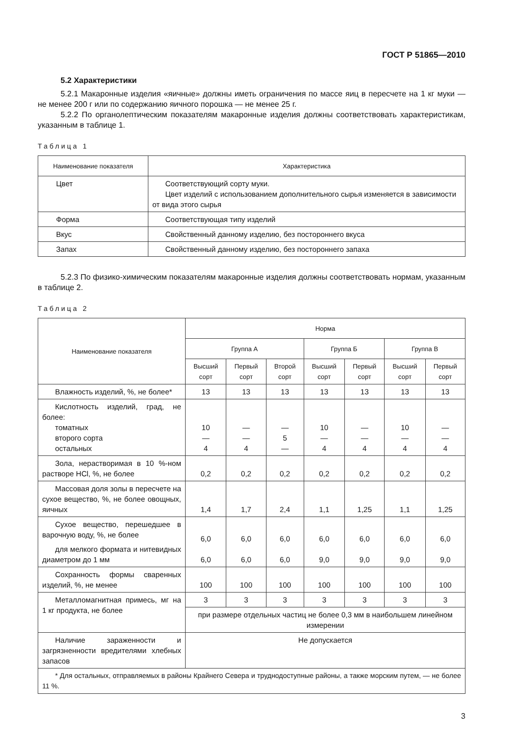ГОСТ Р 51865—2010
5.2 Характеристики
5.2.1 Макаронные изделия «яичные» должны иметь ограничения по массе яиц в пересчете на 1 кг муки — не менее 200 г или по содержанию яичного порошка — не менее 25 г.
5.2.2 По органолептическим показателям макаронные изделия должны соответствовать характеристикам, указанным в таблице 1.
Таблица 1
| Наименование показателя | Характеристика |
| --- | --- |
| Цвет | Соответствующий сорту муки. Цвет изделий с использованием дополнительного сырья изменяется в зависимости от вида этого сырья |
| Форма | Соответствующая типу изделий |
| Вкус | Свойственный данному изделию, без постороннего вкуса |
| Запах | Свойственный данному изделию, без постороннего запаха |
5.2.3 По физико-химическим показателям макаронные изделия должны соответствовать нормам, указанным в таблице 2.
Таблица 2
| Наименование показателя | Норма | | | | | | |
| --- | --- | --- | --- | --- | --- | --- | --- |
| | Группа А | | | Группа Б | | Группа В | |
| | Высший сорт | Первый сорт | Второй сорт | Высший сорт | Первый сорт | Высший сорт | Первый сорт |
| Влажность изделий, %, не более* | 13 | 13 | 13 | 13 | 13 | 13 | 13 |
| Кислотность изделий, град, не более: томатных второго сорта остальных | 10 — 4 | — — 4 | — 5 — | 10 — 4 | — — 4 | 10 — 4 | — — 4 |
| Зола, нерастворимая в 10 %-ном растворе HCl, %, не более | 0,2 | 0,2 | 0,2 | 0,2 | 0,2 | 0,2 | 0,2 |
| Массовая доля золы в пересчете на сухое вещество, %, не более овощных, яичных | 1,4 | 1,7 | 2,4 | 1,1 | 1,25 | 1,1 | 1,25 |
| Сухое вещество, перешедшее в варочную воду, %, не более для мелкого формата и нитевидных диаметром до 1 мм | 6,0 6,0 | 6,0 6,0 | 6,0 6,0 | 6,0 9,0 | 6,0 9,0 | 6,0 9,0 | 6,0 9,0 |
| Сохранность формы сваренных изделий, %, не менее | 100 | 100 | 100 | 100 | 100 | 100 | 100 |
| Металломагнитная примесь, мг на 1 кг продукта, не более | 3 | 3 | 3 | 3 | 3 | 3 | 3 |
| | при размере отдельных частиц не более 0,3 мм в наибольшем линейном измерении | | | | | | |
| Наличие зараженности и загрязненности вредителями хлебных запасов | Не допускается | | | | | | |
| * Для остальных, отправляемых в районы Крайнего Севера и труднодоступные районы, а также морским путем, — не более 11 %. | | | | | | | |
3